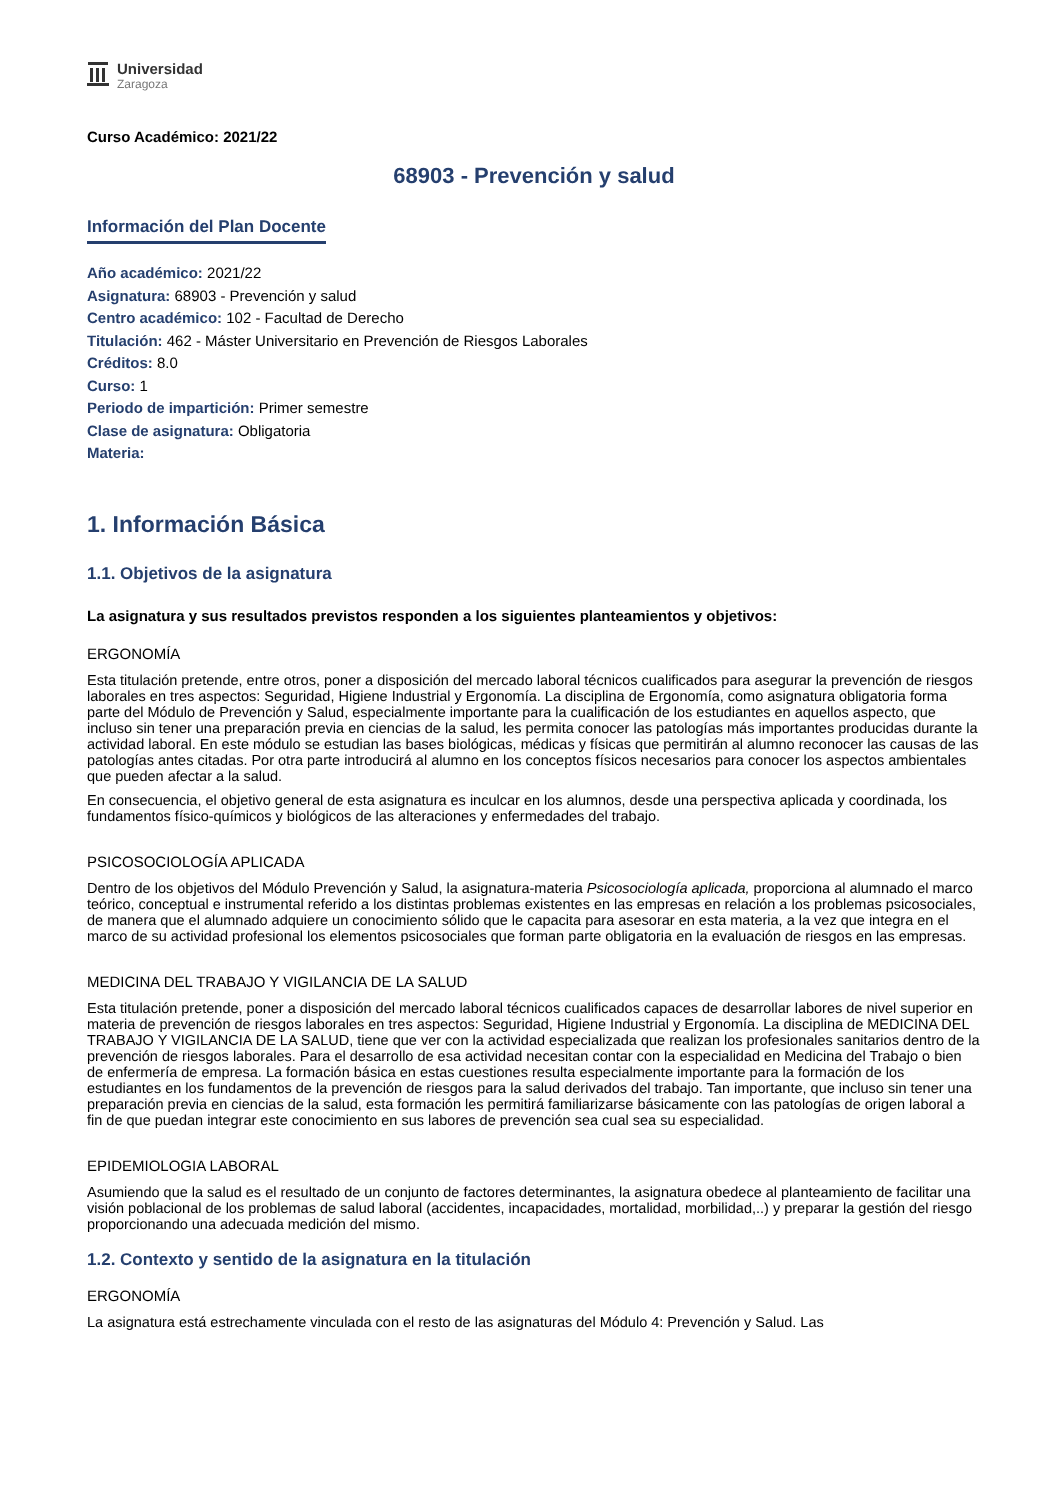Universidad
Zaragoza
Curso Académico: 2021/22
68903 - Prevención y salud
Información del Plan Docente
Año académico: 2021/22
Asignatura: 68903 - Prevención y salud
Centro académico: 102 - Facultad de Derecho
Titulación: 462 - Máster Universitario en Prevención de Riesgos Laborales
Créditos: 8.0
Curso: 1
Periodo de impartición: Primer semestre
Clase de asignatura: Obligatoria
Materia:
1. Información Básica
1.1. Objetivos de la asignatura
La asignatura y sus resultados previstos responden a los siguientes planteamientos y objetivos:
ERGONOMÍA
Esta titulación pretende, entre otros, poner a disposición del mercado laboral técnicos cualificados para asegurar la prevención de riesgos laborales en tres aspectos: Seguridad, Higiene Industrial y Ergonomía. La disciplina de Ergonomía, como asignatura obligatoria forma parte del Módulo de Prevención y Salud, especialmente importante para la cualificación de los estudiantes en aquellos aspecto, que incluso sin tener una preparación previa en ciencias de la salud, les permita conocer las patologías más importantes producidas durante la actividad laboral. En este módulo se estudian las bases biológicas, médicas y físicas que permitirán al alumno reconocer las causas de las patologías antes citadas. Por otra parte introducirá al alumno en los conceptos físicos necesarios para conocer los aspectos ambientales que pueden afectar a la salud.
En consecuencia, el objetivo general de esta asignatura es inculcar en los alumnos, desde una perspectiva aplicada y coordinada, los fundamentos físico-químicos y biológicos de las alteraciones y enfermedades del trabajo.
PSICOSOCIOLOGÍA APLICADA
Dentro de los objetivos del Módulo Prevención y Salud, la asignatura-materia Psicosociología aplicada, proporciona al alumnado el marco teórico, conceptual e instrumental referido a los distintas problemas existentes en las empresas en relación a los problemas psicosociales, de manera que el alumnado adquiere un conocimiento sólido que le capacita para asesorar en esta materia, a la vez que integra en el marco de su actividad profesional los elementos psicosociales que forman parte obligatoria en la evaluación de riesgos en las empresas.
MEDICINA DEL TRABAJO Y VIGILANCIA DE LA SALUD
Esta titulación pretende, poner a disposición del mercado laboral técnicos cualificados capaces de desarrollar labores de nivel superior en materia de prevención de riesgos laborales en tres aspectos: Seguridad, Higiene Industrial y Ergonomía. La disciplina de MEDICINA DEL TRABAJO Y VIGILANCIA DE LA SALUD, tiene que ver con la actividad especializada que realizan los profesionales sanitarios dentro de la prevención de riesgos laborales. Para el desarrollo de esa actividad necesitan contar con la especialidad en Medicina del Trabajo o bien de enfermería de empresa. La formación básica en estas cuestiones resulta especialmente importante para la formación de los estudiantes en los fundamentos de la prevención de riesgos para la salud derivados del trabajo. Tan importante, que incluso sin tener una preparación previa en ciencias de la salud, esta formación les permitirá familiarizarse básicamente con las patologías de origen laboral a fin de que puedan integrar este conocimiento en sus labores de prevención sea cual sea su especialidad.
EPIDEMIOLOGIA LABORAL
Asumiendo que la salud es el resultado de un conjunto de factores determinantes, la asignatura obedece al planteamiento de facilitar una visión poblacional de los problemas de salud laboral (accidentes, incapacidades, mortalidad, morbilidad,..) y preparar la gestión del riesgo proporcionando una adecuada medición del mismo.
1.2. Contexto y sentido de la asignatura en la titulación
ERGONOMÍA
La asignatura está estrechamente vinculada con el resto de las asignaturas del Módulo 4: Prevención y Salud. Las